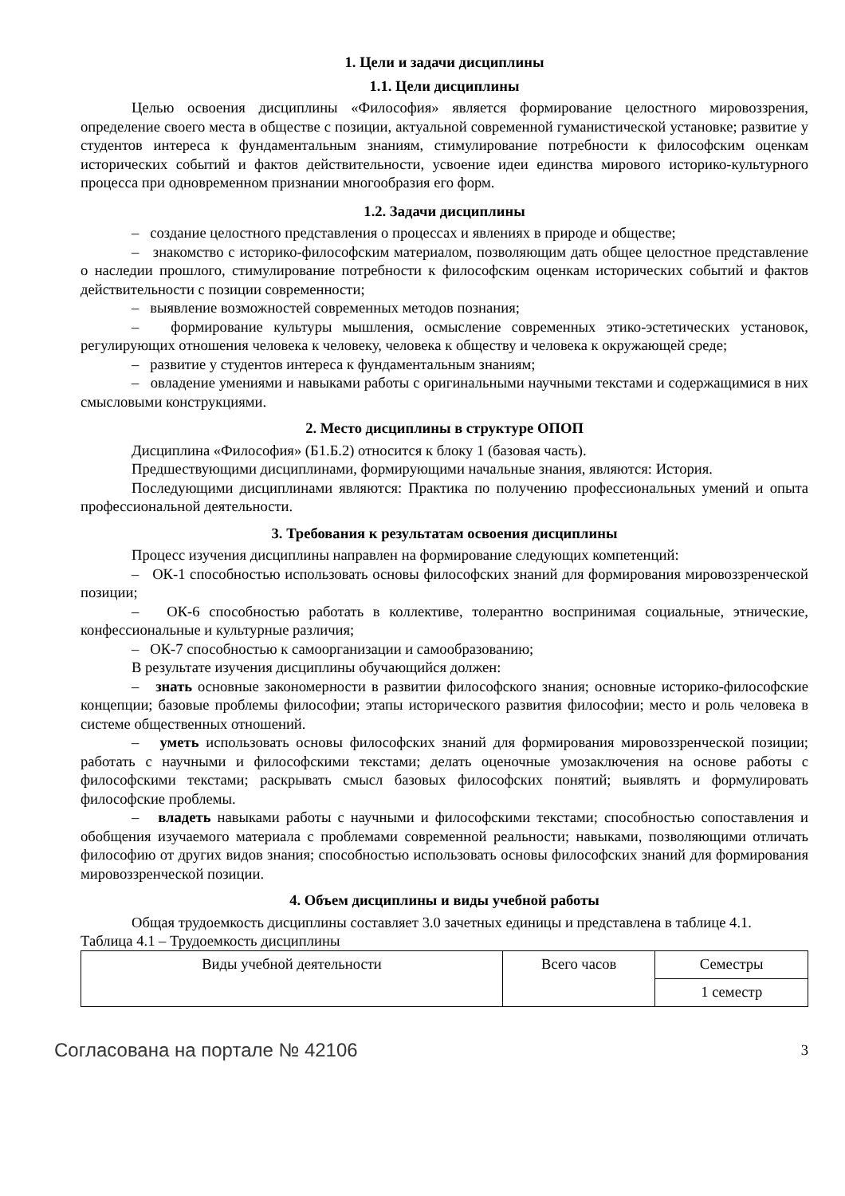1. Цели и задачи дисциплины
1.1. Цели дисциплины
Целью освоения дисциплины «Философия» является формирование целостного мировоззрения, определение своего места в обществе с позиции, актуальной современной гуманистической установке; развитие у студентов интереса к фундаментальным знаниям, стимулирование потребности к философским оценкам исторических событий и фактов действительности, усвоение идеи единства мирового историко-культурного процесса при одновременном признании многообразия его форм.
1.2. Задачи дисциплины
– создание целостного представления о процессах и явлениях в природе и обществе;
– знакомство с историко-философским материалом, позволяющим дать общее целостное представление о наследии прошлого, стимулирование потребности к философским оценкам исторических событий и фактов действительности с позиции современности;
– выявление возможностей современных методов познания;
– формирование культуры мышления, осмысление современных этико-эстетических установок, регулирующих отношения человека к человеку, человека к обществу и человека к окружающей среде;
– развитие у студентов интереса к фундаментальным знаниям;
– овладение умениями и навыками работы с оригинальными научными текстами и содержащимися в них смысловыми конструкциями.
2. Место дисциплины в структуре ОПОП
Дисциплина «Философия» (Б1.Б.2) относится к блоку 1 (базовая часть).
Предшествующими дисциплинами, формирующими начальные знания, являются: История.
Последующими дисциплинами являются: Практика по получению профессиональных умений и опыта профессиональной деятельности.
3. Требования к результатам освоения дисциплины
Процесс изучения дисциплины направлен на формирование следующих компетенций:
– ОК-1 способностью использовать основы философских знаний для формирования мировоззренческой позиции;
– ОК-6 способностью работать в коллективе, толерантно воспринимая социальные, этнические, конфессиональные и культурные различия;
– ОК-7 способностью к самоорганизации и самообразованию;
В результате изучения дисциплины обучающийся должен:
– знать основные закономерности в развитии философского знания; основные историко-философские концепции; базовые проблемы философии; этапы исторического развития философии; место и роль человека в системе общественных отношений.
– уметь использовать основы философских знаний для формирования мировоззренческой позиции; работать с научными и философскими текстами; делать оценочные умозаключения на основе работы с философскими текстами; раскрывать смысл базовых философских понятий; выявлять и формулировать философские проблемы.
– владеть навыками работы с научными и философскими текстами; способностью сопоставления и обобщения изучаемого материала с проблемами современной реальности; навыками, позволяющими отличать философию от других видов знания; способностью использовать основы философских знаний для формирования мировоззренческой позиции.
4. Объем дисциплины и виды учебной работы
Общая трудоемкость дисциплины составляет 3.0 зачетных единицы и представлена в таблице 4.1.
Таблица 4.1 – Трудоемкость дисциплины
| Виды учебной деятельности | Всего часов | Семестры |
| | | 1 семестр |
Согласована на портале № 42106 3